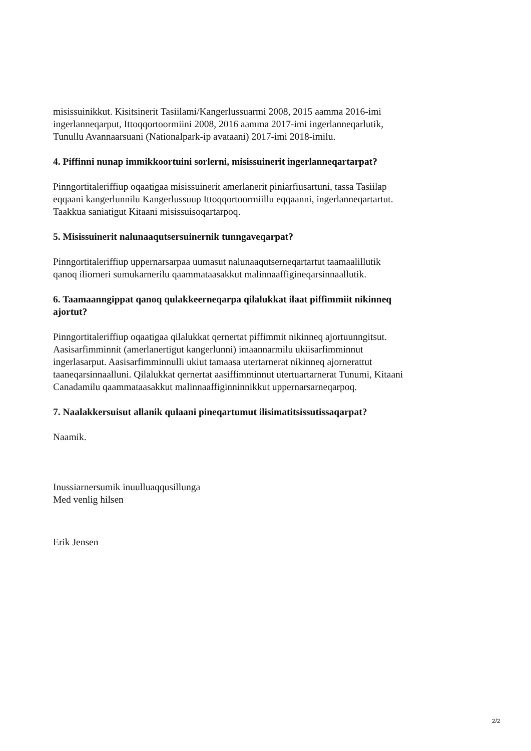misissuinikkut. Kisitsinerit Tasiilami/Kangerlussuarmi 2008, 2015 aamma 2016-imi ingerlanneqarput, Ittoqqortoormiini 2008, 2016 aamma 2017-imi ingerlanneqarlutik, Tunullu Avannaarsuani (Nationalpark-ip avataani) 2017-imi 2018-imilu.
4. Piffinni nunap immikkoortuini sorlerni, misissuinerit ingerlanneqartarpat?
Pinngortitaleriffiup oqaatigaa misissuinerit amerlanerit piniarfiusartuni, tassa Tasiilap eqqaani kangerlunnilu Kangerlussuup Ittoqqortoormiillu eqqaanni, ingerlanneqartartut. Taakkua saniatigut Kitaani misissuisoqartarpoq.
5. Misissuinerit nalunaaqutsersuinernik tunngaveqarpat?
Pinngortitaleriffiup uppernarsarpaa uumasut nalunaaqutserneqartartut taamaalillutik qanoq iliorneri sumukarnerilu qaammataasakkut malinnaaffigineqarsinnaallutik.
6. Taamaanngippat qanoq qulakkeerneqarpa qilalukkat ilaat piffimmiit nikinneq ajortut?
Pinngortitaleriffiup oqaatigaa qilalukkat qernertat piffimmit nikinneq ajortuunngitsut. Aasisarfimminnit (amerlanertigut kangerlunni) imaannarmilu ukiisarfimminnut ingerlasarput. Aasisarfimminnulli ukiut tamaasa utertarnerat nikinneq ajornerattut taaneqarsinnaalluni. Qilalukkat qernertat aasiffimminnut utertuartarnerat Tunumi, Kitaani Canadamilu qaammataasakkut malinnaaffiginninnikkut uppernarsarneqarpoq.
7. Naalakkersuisut allanik qulaani pineqartumut ilisimatitsissutissaqarpat?
Naamik.
Inussiarnersumik inuulluaqqusillunga
Med venlig hilsen
Erik Jensen
2/2